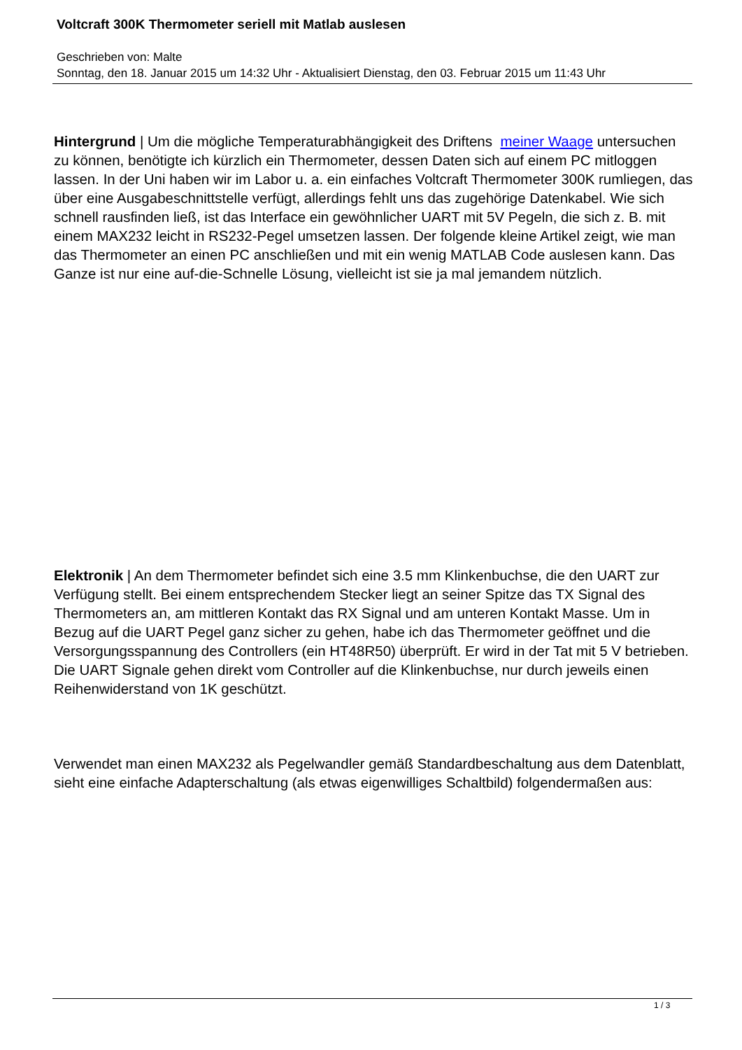Voltcraft 300K Thermometer seriell mit Matlab auslesen
Geschrieben von: Malte
Sonntag, den 18. Januar 2015 um 14:32 Uhr - Aktualisiert Dienstag, den 03. Februar 2015 um 11:43 Uhr
Hintergrund | Um die mögliche Temperaturabhängigkeit des Driftens meiner Waage untersuchen zu können, benötigte ich kürzlich ein Thermometer, dessen Daten sich auf einem PC mitloggen lassen. In der Uni haben wir im Labor u. a. ein einfaches Voltcraft Thermometer 300K rumliegen, das über eine Ausgabeschnittstelle verfügt, allerdings fehlt uns das zugehörige Datenkabel. Wie sich schnell rausfinden ließ, ist das Interface ein gewöhnlicher UART mit 5V Pegeln, die sich z. B. mit einem MAX232 leicht in RS232-Pegel umsetzen lassen. Der folgende kleine Artikel zeigt, wie man das Thermometer an einen PC anschließen und mit ein wenig MATLAB Code auslesen kann. Das Ganze ist nur eine auf-die-Schnelle Lösung, vielleicht ist sie ja mal jemandem nützlich.
Elektronik | An dem Thermometer befindet sich eine 3.5 mm Klinkenbuchse, die den UART zur Verfügung stellt. Bei einem entsprechendem Stecker liegt an seiner Spitze das TX Signal des Thermometers an, am mittleren Kontakt das RX Signal und am unteren Kontakt Masse. Um in Bezug auf die UART Pegel ganz sicher zu gehen, habe ich das Thermometer geöffnet und die Versorgungsspannung des Controllers (ein HT48R50) überprüft. Er wird in der Tat mit 5 V betrieben. Die UART Signale gehen direkt vom Controller auf die Klinkenbuchse, nur durch jeweils einen Reihenwiderstand von 1K geschützt.
Verwendet man einen MAX232 als Pegelwandler gemäß Standardbeschaltung aus dem Datenblatt, sieht eine einfache Adapterschaltung (als etwas eigenwilliges Schaltbild) folgendermaßen aus:
1 / 3